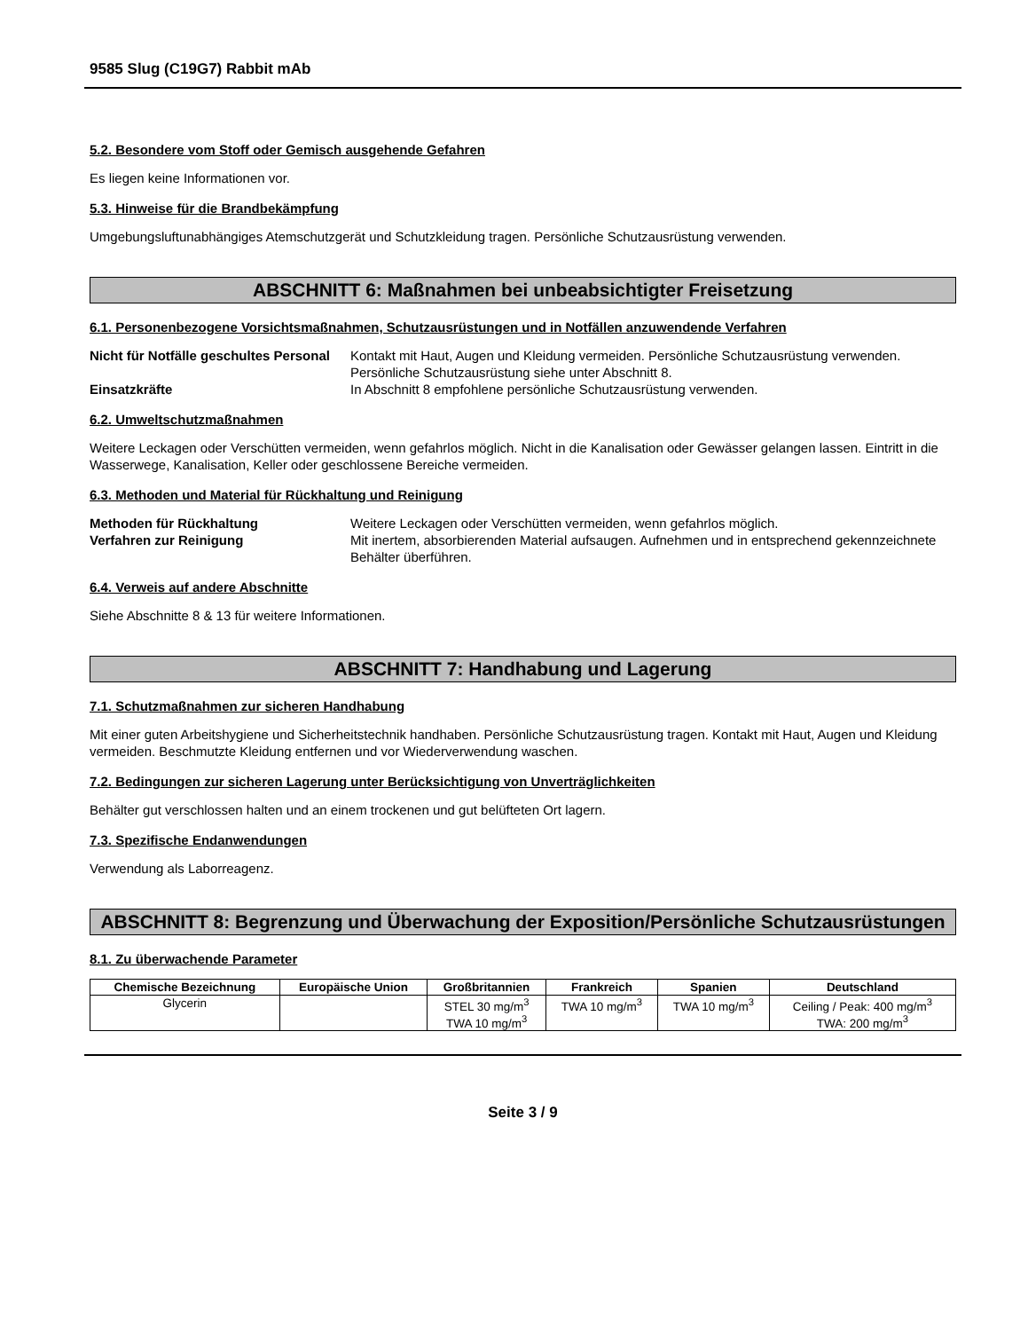9585 Slug (C19G7) Rabbit mAb
5.2. Besondere vom Stoff oder Gemisch ausgehende Gefahren
Es liegen keine Informationen vor.
5.3. Hinweise für die Brandbekämpfung
Umgebungsluftunabhängiges Atemschutzgerät und Schutzkleidung tragen. Persönliche Schutzausrüstung verwenden.
ABSCHNITT 6: Maßnahmen bei unbeabsichtigter Freisetzung
6.1. Personenbezogene Vorsichtsmaßnahmen, Schutzausrüstungen und in Notfällen anzuwendende Verfahren
Nicht für Notfälle geschultes Personal Kontakt mit Haut, Augen und Kleidung vermeiden. Persönliche Schutzausrüstung verwenden. Persönliche Schutzausrüstung siehe unter Abschnitt 8. Einsatzkräfte In Abschnitt 8 empfohlene persönliche Schutzausrüstung verwenden.
6.2. Umweltschutzmaßnahmen
Weitere Leckagen oder Verschütten vermeiden, wenn gefahrlos möglich. Nicht in die Kanalisation oder Gewässer gelangen lassen. Eintritt in die Wasserwege, Kanalisation, Keller oder geschlossene Bereiche vermeiden.
6.3. Methoden und Material für Rückhaltung und Reinigung
Methoden für Rückhaltung Weitere Leckagen oder Verschütten vermeiden, wenn gefahrlos möglich. Verfahren zur Reinigung Mit inertem, absorbierenden Material aufsaugen. Aufnehmen und in entsprechend gekennzeichnete Behälter überführen.
6.4. Verweis auf andere Abschnitte
Siehe Abschnitte 8 & 13 für weitere Informationen.
ABSCHNITT 7: Handhabung und Lagerung
7.1. Schutzmaßnahmen zur sicheren Handhabung
Mit einer guten Arbeitshygiene und Sicherheitstechnik handhaben. Persönliche Schutzausrüstung tragen. Kontakt mit Haut, Augen und Kleidung vermeiden. Beschmutzte Kleidung entfernen und vor Wiederverwendung waschen.
7.2. Bedingungen zur sicheren Lagerung unter Berücksichtigung von Unverträglichkeiten
Behälter gut verschlossen halten und an einem trockenen und gut belüfteten Ort lagern.
7.3. Spezifische Endanwendungen
Verwendung als Laborreagenz.
ABSCHNITT 8: Begrenzung und Überwachung der Exposition/Persönliche Schutzausrüstungen
8.1. Zu überwachende Parameter
| Chemische Bezeichnung | Europäische Union | Großbritannien | Frankreich | Spanien | Deutschland |
| --- | --- | --- | --- | --- | --- |
| Glycerin | | STEL 30 mg/m<sup>3</sup> TWA 10 mg/m<sup>3</sup> | TWA 10 mg/m<sup>3</sup> | TWA 10 mg/m<sup>3</sup> | Ceiling / Peak: 400 mg/m<sup>3</sup> TWA: 200 mg/m<sup>3</sup> |
Seite 3 / 9